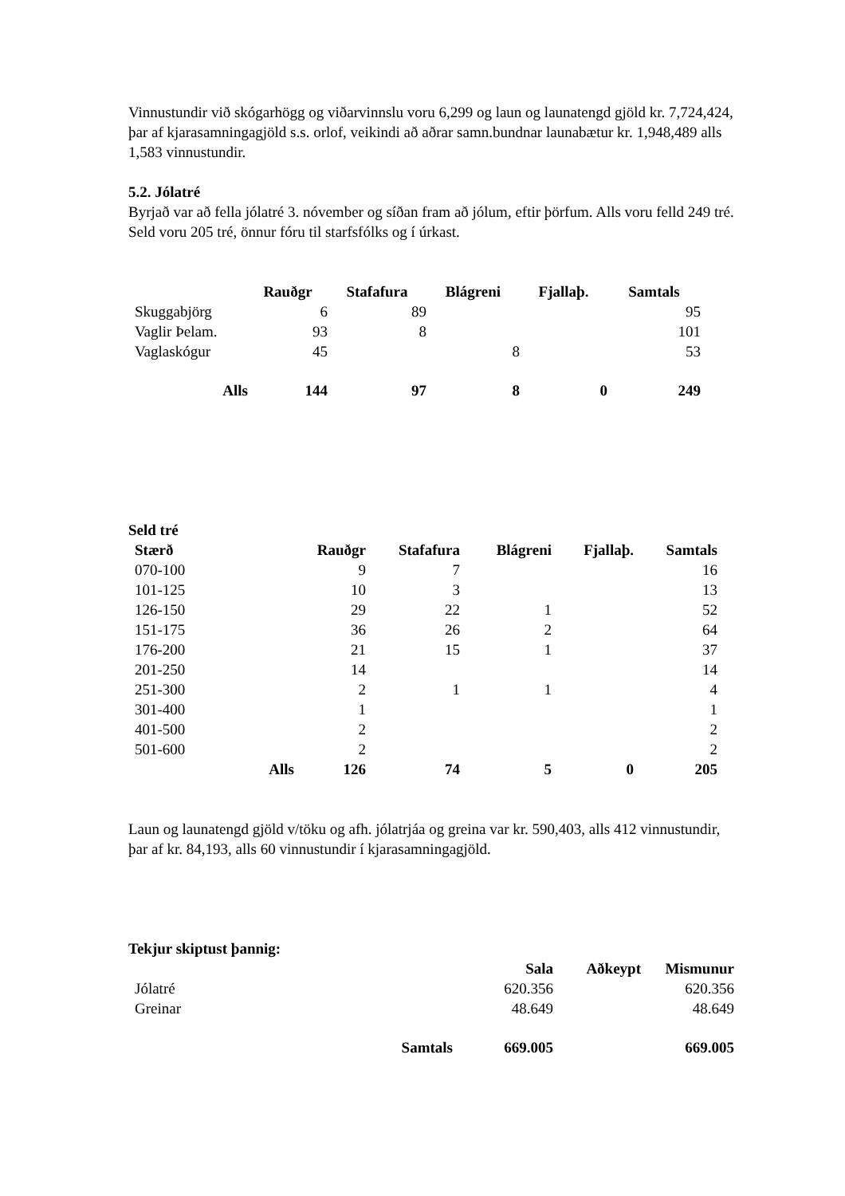Vinnustundir við skógarhögg og viðarvinnslu voru 6,299 og laun og launatengd gjöld kr. 7,724,424, þar af kjarasamningagjöld s.s. orlof, veikindi að aðrar samn.bundnar launabætur kr. 1,948,489 alls 1,583 vinnustundir.
5.2. Jólatré
Byrjað var að fella jólatré 3. nóvember og síðan fram að jólum, eftir þörfum. Alls voru felld 249 tré. Seld voru 205 tré, önnur fóru til starfsfólks og í úrkast.
| | Rauðgr | Stafafura | Blágreni | Fjallaþ. | Samtals |
| --- | --- | --- | --- | --- | --- |
| Skuggabjörg | 6 | 89 | | | 95 |
| Vaglir Þelam. | 93 | 8 | | | 101 |
| Vaglaskógur | 45 | | 8 | | 53 |
| Alls | 144 | 97 | 8 | 0 | 249 |
Seld tré
| Stærð | | Rauðgr | Stafafura | Blágreni | Fjallaþ. | Samtals |
| --- | --- | --- | --- | --- | --- | --- |
| 070-100 | | 9 | 7 | | | 16 |
| 101-125 | | 10 | 3 | | | 13 |
| 126-150 | | 29 | 22 | 1 | | 52 |
| 151-175 | | 36 | 26 | 2 | | 64 |
| 176-200 | | 21 | 15 | 1 | | 37 |
| 201-250 | | 14 | | | | 14 |
| 251-300 | | 2 | 1 | 1 | | 4 |
| 301-400 | | 1 | | | | 1 |
| 401-500 | | 2 | | | | 2 |
| 501-600 | | 2 | | | | 2 |
| | Alls | 126 | 74 | 5 | 0 | 205 |
Laun og launatengd gjöld v/töku og afh. jólatrjáa og greina var kr. 590,403, alls 412 vinnustundir, þar af kr. 84,193, alls 60 vinnustundir í kjarasamningagjöld.
Tekjur skiptust þannig:
| | Sala | Aðkeypt | Mismunur |
| --- | --- | --- | --- |
| Jólatré | 620.356 | | 620.356 |
| Greinar | 48.649 | | 48.649 |
| Samtals | 669.005 | | 669.005 |